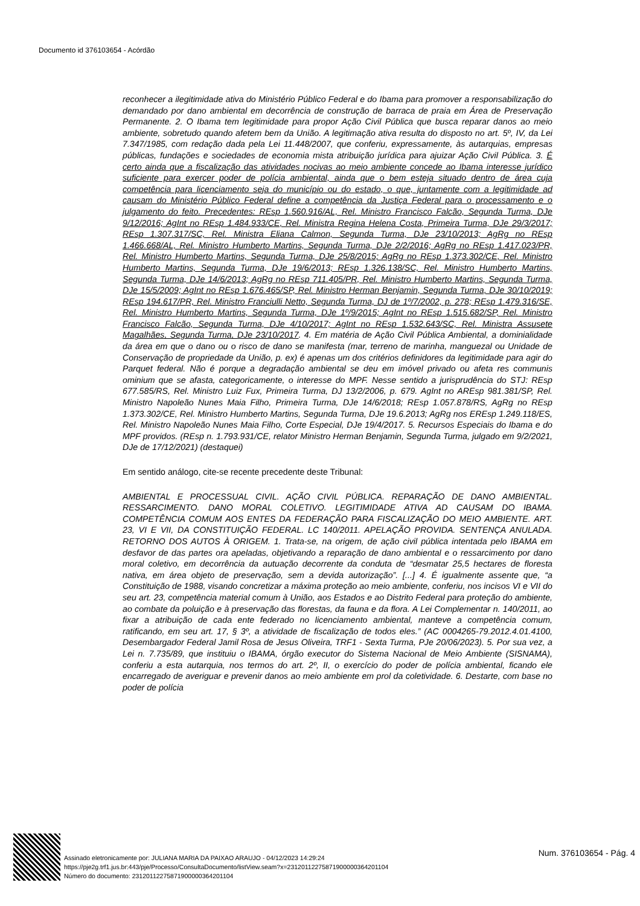Documento id 376103654 - Acórdão
reconhecer a ilegitimidade ativa do Ministério Público Federal e do Ibama para promover a responsabilização do demandado por dano ambiental em decorrência de construção de barraca de praia em Área de Preservação Permanente. 2. O Ibama tem legitimidade para propor Ação Civil Pública que busca reparar danos ao meio ambiente, sobretudo quando afetem bem da União. A legitimação ativa resulta do disposto no art. 5º, IV, da Lei 7.347/1985, com redação dada pela Lei 11.448/2007, que conferiu, expressamente, às autarquias, empresas públicas, fundações e sociedades de economia mista atribuição jurídica para ajuizar Ação Civil Pública. 3. É certo ainda que a fiscalização das atividades nocivas ao meio ambiente concede ao Ibama interesse jurídico suficiente para exercer poder de polícia ambiental, ainda que o bem esteja situado dentro de área cuja competência para licenciamento seja do município ou do estado, o que, juntamente com a legitimidade ad causam do Ministério Público Federal define a competência da Justiça Federal para o processamento e o julgamento do feito. Precedentes: REsp 1.560.916/AL, Rel. Ministro Francisco Falcão, Segunda Turma, DJe 9/12/2016; AgInt no REsp 1.484.933/CE, Rel. Ministra Regina Helena Costa, Primeira Turma, DJe 29/3/2017; REsp 1.307.317/SC, Rel. Ministra Eliana Calmon, Segunda Turma, DJe 23/10/2013; AgRg no REsp 1.466.668/AL, Rel. Ministro Humberto Martins, Segunda Turma, DJe 2/2/2016; AgRg no REsp 1.417.023/PR, Rel. Ministro Humberto Martins, Segunda Turma, DJe 25/8/2015; AgRg no REsp 1.373.302/CE, Rel. Ministro Humberto Martins, Segunda Turma, DJe 19/6/2013; REsp 1.326.138/SC, Rel. Ministro Humberto Martins, Segunda Turma, DJe 14/6/2013; AgRg no REsp 711.405/PR, Rel. Ministro Humberto Martins, Segunda Turma, DJe 15/5/2009; AgInt no REsp 1.676.465/SP, Rel. Ministro Herman Benjamin, Segunda Turma, DJe 30/10/2019; REsp 194.617/PR, Rel. Ministro Franciulli Netto, Segunda Turma, DJ de 1º/7/2002, p. 278; REsp 1.479.316/SE, Rel. Ministro Humberto Martins, Segunda Turma, DJe 1º/9/2015; AgInt no REsp 1.515.682/SP, Rel. Ministro Francisco Falcão, Segunda Turma, DJe 4/10/2017; AgInt no REsp 1.532.643/SC, Rel. Ministra Assusete Magalhães, Segunda Turma, DJe 23/10/2017. 4. Em matéria de Ação Civil Pública Ambiental, a dominialidade da área em que o dano ou o risco de dano se manifesta (mar, terreno de marinha, manguezal ou Unidade de Conservação de propriedade da União, p. ex) é apenas um dos critérios definidores da legitimidade para agir do Parquet federal. Não é porque a degradação ambiental se deu em imóvel privado ou afeta res communis ominium que se afasta, categoricamente, o interesse do MPF. Nesse sentido a jurisprudência do STJ: REsp 677.585/RS, Rel. Ministro Luiz Fux, Primeira Turma, DJ 13/2/2006, p. 679. AgInt no AREsp 981.381/SP, Rel. Ministro Napoleão Nunes Maia Filho, Primeira Turma, DJe 14/6/2018; REsp 1.057.878/RS, AgRg no REsp 1.373.302/CE, Rel. Ministro Humberto Martins, Segunda Turma, DJe 19.6.2013; AgRg nos EREsp 1.249.118/ES, Rel. Ministro Napoleão Nunes Maia Filho, Corte Especial, DJe 19/4/2017. 5. Recursos Especiais do Ibama e do MPF providos. (REsp n. 1.793.931/CE, relator Ministro Herman Benjamin, Segunda Turma, julgado em 9/2/2021, DJe de 17/12/2021) (destaquei)
Em sentido análogo, cite-se recente precedente deste Tribunal:
AMBIENTAL E PROCESSUAL CIVIL. AÇÃO CIVIL PÚBLICA. REPARAÇÃO DE DANO AMBIENTAL. RESSARCIMENTO. DANO MORAL COLETIVO. LEGITIMIDADE ATIVA AD CAUSAM DO IBAMA. COMPETÊNCIA COMUM AOS ENTES DA FEDERAÇÃO PARA FISCALIZAÇÃO DO MEIO AMBIENTE. ART. 23, VI E VII, DA CONSTITUIÇÃO FEDERAL. LC 140/2011. APELAÇÃO PROVIDA. SENTENÇA ANULADA. RETORNO DOS AUTOS À ORIGEM. 1. Trata-se, na origem, de ação civil pública intentada pelo IBAMA em desfavor de das partes ora apeladas, objetivando a reparação de dano ambiental e o ressarcimento por dano moral coletivo, em decorrência da autuação decorrente da conduta de “desmatar 25,5 hectares de floresta nativa, em área objeto de preservação, sem a devida autorização”. [...] 4. É igualmente assente que, “a Constituição de 1988, visando concretizar a máxima proteção ao meio ambiente, conferiu, nos incisos VI e VII do seu art. 23, competência material comum à União, aos Estados e ao Distrito Federal para proteção do ambiente, ao combate da poluição e à preservação das florestas, da fauna e da flora. A Lei Complementar n. 140/2011, ao fixar a atribuição de cada ente federado no licenciamento ambiental, manteve a competência comum, ratificando, em seu art. 17, § 3º, a atividade de fiscalização de todos eles.” (AC 0004265-79.2012.4.01.4100, Desembargador Federal Jamil Rosa de Jesus Oliveira, TRF1 - Sexta Turma, PJe 20/06/2023). 5. Por sua vez, a Lei n. 7.735/89, que instituiu o IBAMA, órgão executor do Sistema Nacional de Meio Ambiente (SISNAMA), conferiu a esta autarquia, nos termos do art. 2º, II, o exercício do poder de polícia ambiental, ficando ele encarregado de averiguar e prevenir danos ao meio ambiente em prol da coletividade. 6. Destarte, com base no poder de polícia
Assinado eletronicamente por: JULIANA MARIA DA PAIXAO ARAUJO - 04/12/2023 14:29:24
https://pje2g.trf1.jus.br:443/pje/Processo/ConsultaDocumento/listView.seam?x=23120112275871900000364201104
Número do documento: 23120112275871900000364201104
Num. 376103654 - Pág. 4